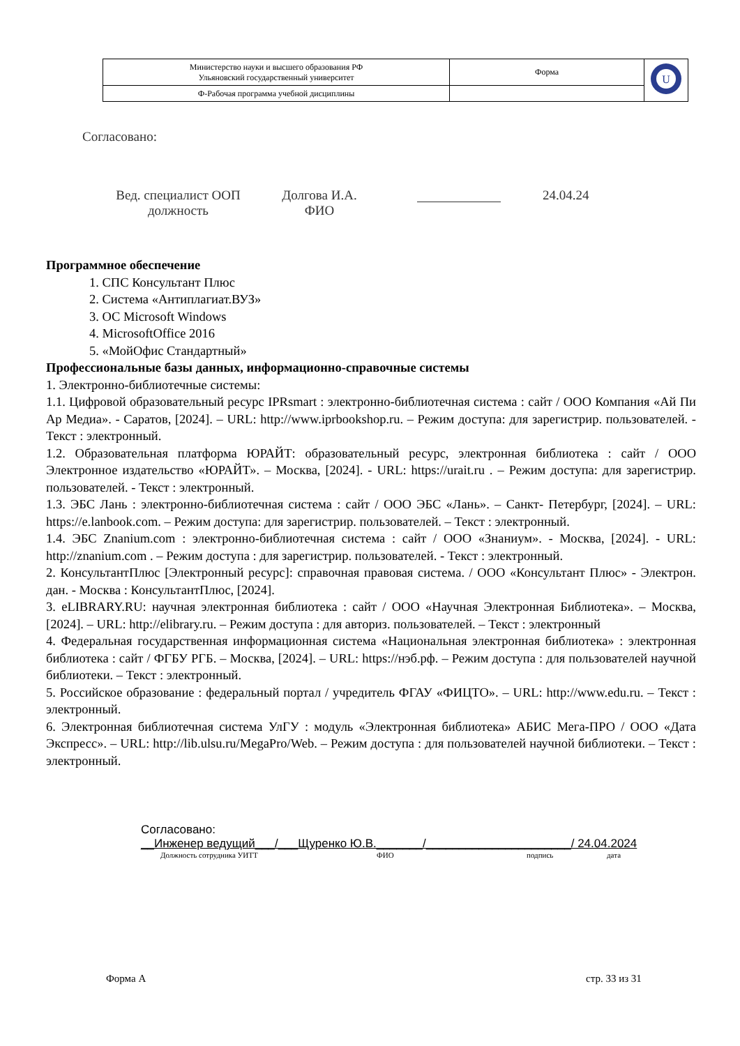| Министерство науки и высшего образования РФ Ульяновский государственный университет | Форма | U |
| Ф-Рабочая программа учебной дисциплины | | |
Согласовано:
Вед. специалист ООП
должность
Долгова И.А.
ФИО
24.04.24
Программное обеспечение
1. СПС Консультант Плюс
2. Система «Антиплагиат.ВУЗ»
3. ОС Microsoft Windows
4. MicrosoftOffice 2016
5. «МойОфис Стандартный»
Профессиональные базы данных, информационно-справочные системы
1. Электронно-библиотечные системы:
1.1. Цифровой образовательный ресурс IPRsmart : электронно-библиотечная система : сайт / ООО Компания «Ай Пи Ар Медиа». - Саратов, [2024]. – URL: http://www.iprbookshop.ru. – Режим доступа: для зарегистрир. пользователей. - Текст : электронный.
1.2. Образовательная платформа ЮРАЙТ: образовательный ресурс, электронная библиотека : сайт / ООО Электронное издательство «ЮРАЙТ». – Москва, [2024]. - URL: https://urait.ru . – Режим доступа: для зарегистрир. пользователей. - Текст : электронный.
1.3. ЭБС Лань : электронно-библиотечная система : сайт / ООО ЭБС «Лань». – Санкт- Петербург, [2024]. – URL: https://e.lanbook.com. – Режим доступа: для зарегистрир. пользователей. – Текст : электронный.
1.4. ЭБС Znanium.com : электронно-библиотечная система : сайт / ООО «Знаниум». - Москва, [2024]. - URL: http://znanium.com . – Режим доступа : для зарегистрир. пользователей. - Текст : электронный.
2. КонсультантПлюс [Электронный ресурс]: справочная правовая система. / ООО «Консультант Плюс» - Электрон. дан. - Москва : КонсультантПлюс, [2024].
3. eLIBRARY.RU: научная электронная библиотека : сайт / ООО «Научная Электронная Библиотека». – Москва, [2024]. – URL: http://elibrary.ru. – Режим доступа : для авториз. пользователей. – Текст : электронный
4. Федеральная государственная информационная система «Национальная электронная библиотека» : электронная библиотека : сайт / ФГБУ РГБ. – Москва, [2024]. – URL: https://нэб.рф. – Режим доступа : для пользователей научной библиотеки. – Текст : электронный.
5. Российское образование : федеральный портал / учредитель ФГАУ «ФИЦТО». – URL: http://www.edu.ru. – Текст : электронный.
6. Электронная библиотечная система УлГУ : модуль «Электронная библиотека» АБИС Мега-ПРО / ООО «Дата Экспресс». – URL: http://lib.ulsu.ru/MegaPro/Web. – Режим доступа : для пользователей научной библиотеки. – Текст : электронный.
Согласовано:
__Инженер ведущий___/___Щуренко Ю.В._______/______________________/ 24.04.2024
Должность сотрудника УИТТ ФИО подпись дата
Форма А стр. 33 из 31